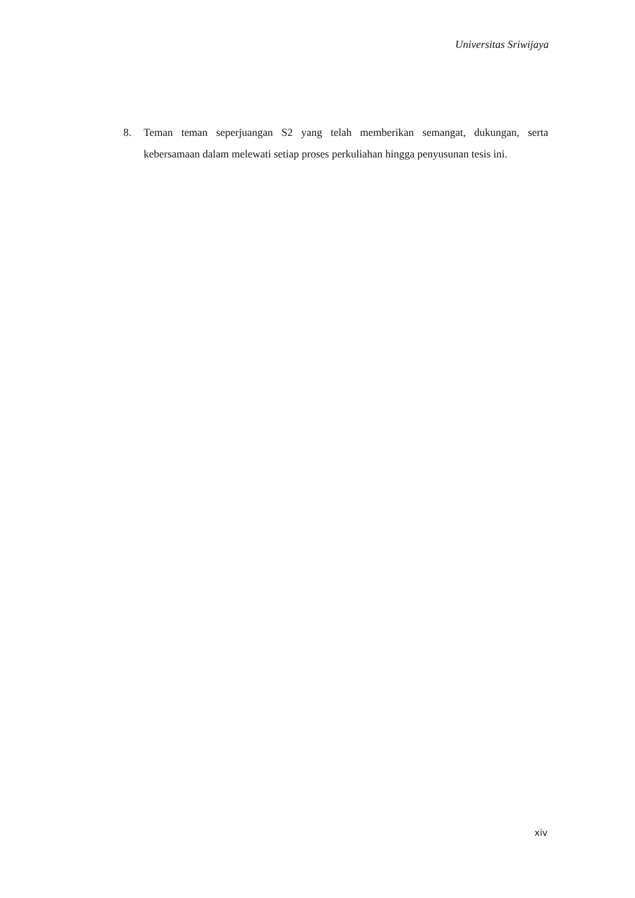Universitas Sriwijaya
8. Teman teman seperjuangan S2 yang telah memberikan semangat, dukungan, serta kebersamaan dalam melewati setiap proses perkuliahan hingga penyusunan tesis ini.
xiv